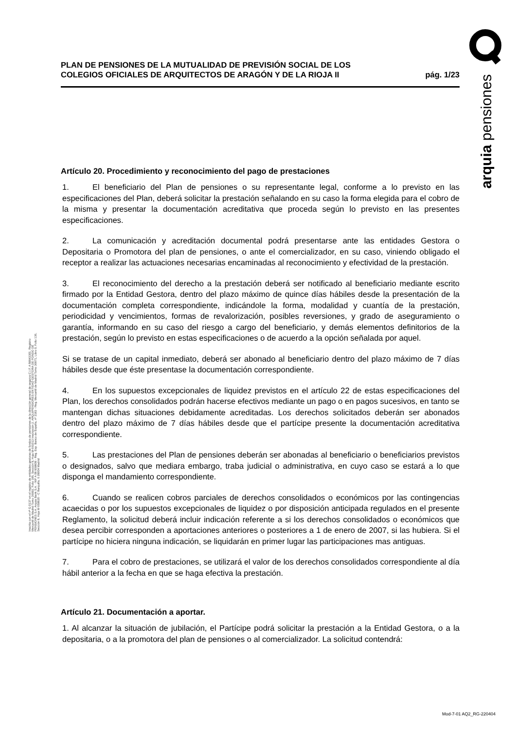arquia pensiones
PLAN DE PENSIONES DE LA MUTUALIDAD DE PREVISIÓN SOCIAL DE LOS
COLEGIOS OFICIALES DE ARQUITECTOS DE ARAGÓN Y DE LA RIOJA II
pág. 1/23
Artículo 20. Procedimiento y reconocimiento del pago de prestaciones
1. El beneficiario del Plan de pensiones o su representante legal, conforme a lo previsto en las especificaciones del Plan, deberá solicitar la prestación señalando en su caso la forma elegida para el cobro de la misma y presentar la documentación acreditativa que proceda según lo previsto en las presentes especificaciones.
2. La comunicación y acreditación documental podrá presentarse ante las entidades Gestora o Depositaria o Promotora del plan de pensiones, o ante el comercializador, en su caso, viniendo obligado el receptor a realizar las actuaciones necesarias encaminadas al reconocimiento y efectividad de la prestación.
3. El reconocimiento del derecho a la prestación deberá ser notificado al beneficiario mediante escrito firmado por la Entidad Gestora, dentro del plazo máximo de quince días hábiles desde la presentación de la documentación completa correspondiente, indicándole la forma, modalidad y cuantía de la prestación, periodicidad y vencimientos, formas de revalorización, posibles reversiones, y grado de aseguramiento o garantía, informando en su caso del riesgo a cargo del beneficiario, y demás elementos definitorios de la prestación, según lo previsto en estas especificaciones o de acuerdo a la opción señalada por aquel.
Si se tratase de un capital inmediato, deberá ser abonado al beneficiario dentro del plazo máximo de 7 días hábiles desde que éste presentase la documentación correspondiente.
4. En los supuestos excepcionales de liquidez previstos en el artículo 22 de estas especificaciones del Plan, los derechos consolidados podrán hacerse efectivos mediante un pago o en pagos sucesivos, en tanto se mantengan dichas situaciones debidamente acreditadas. Los derechos solicitados deberán ser abonados dentro del plazo máximo de 7 días hábiles desde que el partícipe presente la documentación acreditativa correspondiente.
5. Las prestaciones del Plan de pensiones deberán ser abonadas al beneficiario o beneficiarios previstos o designados, salvo que mediara embargo, traba judicial o administrativa, en cuyo caso se estará a lo que disponga el mandamiento correspondiente.
6. Cuando se realicen cobros parciales de derechos consolidados o económicos por las contingencias acaecidas o por los supuestos excepcionales de liquidez o por disposición anticipada regulados en el presente Reglamento, la solicitud deberá incluir indicación referente a si los derechos consolidados o económicos que desea percibir corresponden a aportaciones anteriores o posteriores a 1 de enero de 2007, si las hubiera. Si el partícipe no hiciera ninguna indicación, se liquidarán en primer lugar las participaciones mas antiguas.
7. Para el cobro de prestaciones, se utilizará el valor de los derechos consolidados correspondiente al día hábil anterior a la fecha en que se haga efectiva la prestación.
Artículo 21. Documentación a aportar.
1. Al alcanzar la situación de jubilación, el Partícipe podrá solicitar la prestación a la Entidad Gestora, o a la depositaria, o a la promotora del plan de pensiones o al comercializador. La solicitud contendrá:
Inscrita con el nº G 0137 en el registro de entidades gestoras de fondos de pensiones de la dirección general de seguros C.I.F. A 58843301. Registro Mercantil de Madrid Tomo 36992, Folio 185, Sección 8, Hoja M-661013 Inscripción 2. ARQUIPENSIONES ENTIDAD GESTORA DE FONDO DE PENSIONES S.A. Arquia Bank S.A. - NIF A 08 809808 - Reg. Esp. Banco de España, nº 3183 - Reg. Mercantil de Madrid Tomo 36871, Libro 0, Folio 136, Sección 8, Hoja M 659820 - C Barquillo, 6 28004 Madrid
Mod-7-01 AQ2_RG-220404